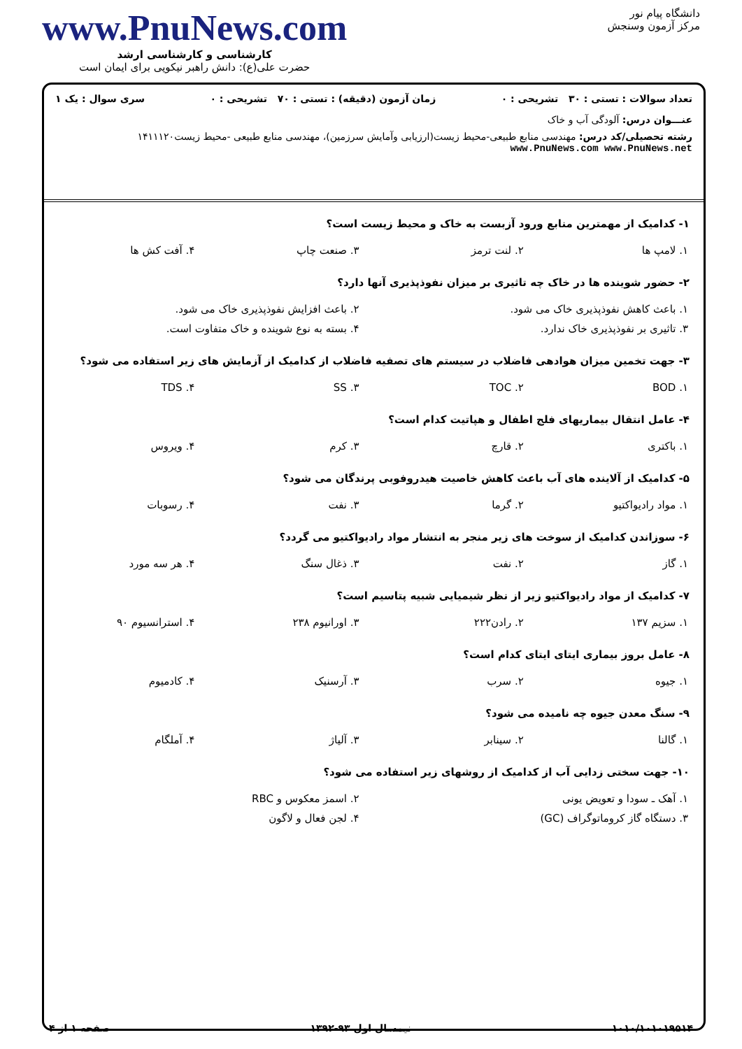دانشگاه پیام نور
مرکز آزمون وسنجش
www.PnuNews.com
کارشناسی و کارشناسی ارشد
حضرت علی(ع): دانش راهبر نیکویی برای ایمان است
تعداد سوالات : تستی : ۳۰ تشریحی : ۰ زمان آزمون (دقیقه) : تستی : ۷۰ تشریحی : ۰ سری سوال : یک ۱
عنـــوان درس: آلودگی آب و خاک
رشته تحصیلی/کد درس: مهندسی منابع طبیعی-محیط زیست(ارزیابی وآمایش سرزمین)، مهندسی منابع طبیعی -محیط زیست۱۴۱۱۱۲۰ www.PnuNews.com www.PnuNews.net
۱- کدامیک از مهمترین منابع ورود آزبست به خاک و محیط زیست است؟
| ۱. لامپ ها | ۲. لنت ترمز | ۳. صنعت چاپ | ۴. آفت کش ها |
۲- حضور شوینده ها در خاک چه تاثیری بر میزان نفوذپذیری آنها دارد؟
| ۱. باعث کاهش نفوذپذیری خاک می شود. | ۲. باعث افزایش نفوذپذیری خاک می شود. |
| ۳. تاثیری بر نفوذپذیری خاک ندارد. | ۴. بسته به نوع شوینده و خاک متفاوت است. |
۳- جهت تخمین میزان هوادهی فاضلاب در سیستم های تصفیه فاضلاب از کدامیک از آزمایش های زیر استفاده می شود؟
| ۱. BOD | ۲. TOC | ۳. SS | ۴. TDS |
۴- عامل انتقال بیماریهای فلج اطفال و هپاتیت کدام است؟
| ۱. باکتری | ۲. قارچ | ۳. کرم | ۴. ویروس |
۵- کدامیک از آلاینده های آب باعث کاهش خاصیت هیدروفوبی پرندگان می شود؟
| ۱. مواد رادیواکتیو | ۲. گرما | ۳. نفت | ۴. رسوبات |
۶- سوزاندن کدامیک از سوخت های زیر منجر به انتشار مواد رادیواکتیو می گردد؟
| ۱. گاز | ۲. نفت | ۳. ذغال سنگ | ۴. هر سه مورد |
۷- کدامیک از مواد رادیواکتیو زیر از نظر شیمیایی شبیه پتاسیم است؟
| ۱. سزیم ۱۳۷ | ۲. رادن۲۲۲ | ۳. اورانیوم ۲۳۸ | ۴. استرانسیوم ۹۰ |
۸- عامل بروز بیماری ایتای ایتای کدام است؟
| ۱. جیوه | ۲. سرب | ۳. آرسنیک | ۴. کادمیوم |
۹- سنگ معدن جیوه چه نامیده می شود؟
| ۱. گالنا | ۲. سینابر | ۳. آلیاژ | ۴. آملگام |
۱۰- جهت سختی زدایی آب از کدامیک از روشهای زیر استفاده می شود؟
| ۱. آهک ـ سودا و تعویض یونی | ۲. اسمز معکوس و RBC |
| ۳. دستگاه گاز کروماتوگراف (GC) | ۴. لجن فعال و لاگون |
۱۰۱۰/۱۰۱۰۱۹۵۱۴ نیمسال اول ۹۳-۱۳۹۲ صفحه ۱ از ۴